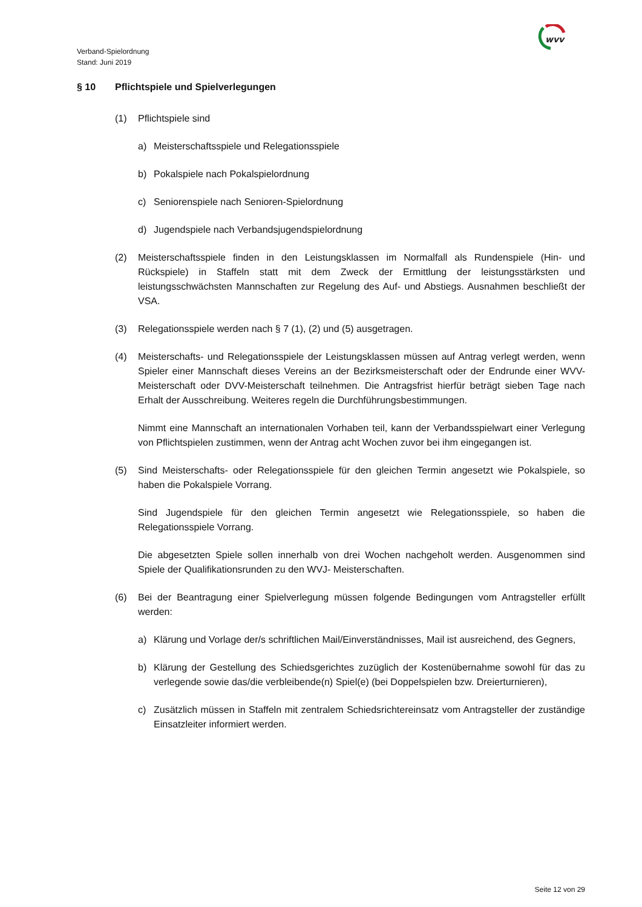Verband-Spielordnung
Stand: Juni 2019
wvv
§ 10 Pflichtspiele und Spielverlegungen
(1) Pflichtspiele sind
a) Meisterschaftsspiele und Relegationsspiele
b) Pokalspiele nach Pokalspielordnung
c) Seniorenspiele nach Senioren-Spielordnung
d) Jugendspiele nach Verbandsjugendspielordnung
(2) Meisterschaftsspiele finden in den Leistungsklassen im Normalfall als Rundenspiele (Hin- und Rückspiele) in Staffeln statt mit dem Zweck der Ermittlung der leistungsstärksten und leistungsschwächsten Mannschaften zur Regelung des Auf- und Abstiegs. Ausnahmen beschließt der VSA.
(3) Relegationsspiele werden nach § 7 (1), (2) und (5) ausgetragen.
(4) Meisterschafts- und Relegationsspiele der Leistungsklassen müssen auf Antrag verlegt werden, wenn Spieler einer Mannschaft dieses Vereins an der Bezirksmeisterschaft oder der Endrunde einer WVV- Meisterschaft oder DVV-Meisterschaft teilnehmen. Die Antragsfrist hierfür beträgt sieben Tage nach Erhalt der Ausschreibung. Weiteres regeln die Durchführungsbestimmungen.
Nimmt eine Mannschaft an internationalen Vorhaben teil, kann der Verbandsspielwart einer Verlegung von Pflichtspielen zustimmen, wenn der Antrag acht Wochen zuvor bei ihm eingegangen ist.
(5) Sind Meisterschafts- oder Relegationsspiele für den gleichen Termin angesetzt wie Pokalspiele, so haben die Pokalspiele Vorrang.
Sind Jugendspiele für den gleichen Termin angesetzt wie Relegationsspiele, so haben die Relegationsspiele Vorrang.
Die abgesetzten Spiele sollen innerhalb von drei Wochen nachgeholt werden. Ausgenommen sind Spiele der Qualifikationsrunden zu den WVJ- Meisterschaften.
(6) Bei der Beantragung einer Spielverlegung müssen folgende Bedingungen vom Antragsteller erfüllt werden:
a) Klärung und Vorlage der/s schriftlichen Mail/Einverständnisses, Mail ist ausreichend, des Gegners,
b) Klärung der Gestellung des Schiedsgerichtes zuzüglich der Kostenübernahme sowohl für das zu verlegende sowie das/die verbleibende(n) Spiel(e) (bei Doppelspielen bzw. Dreierturnieren),
c) Zusätzlich müssen in Staffeln mit zentralem Schiedsrichtereinsatz vom Antragsteller der zuständige Einsatzleiter informiert werden.
Seite 12 von 29